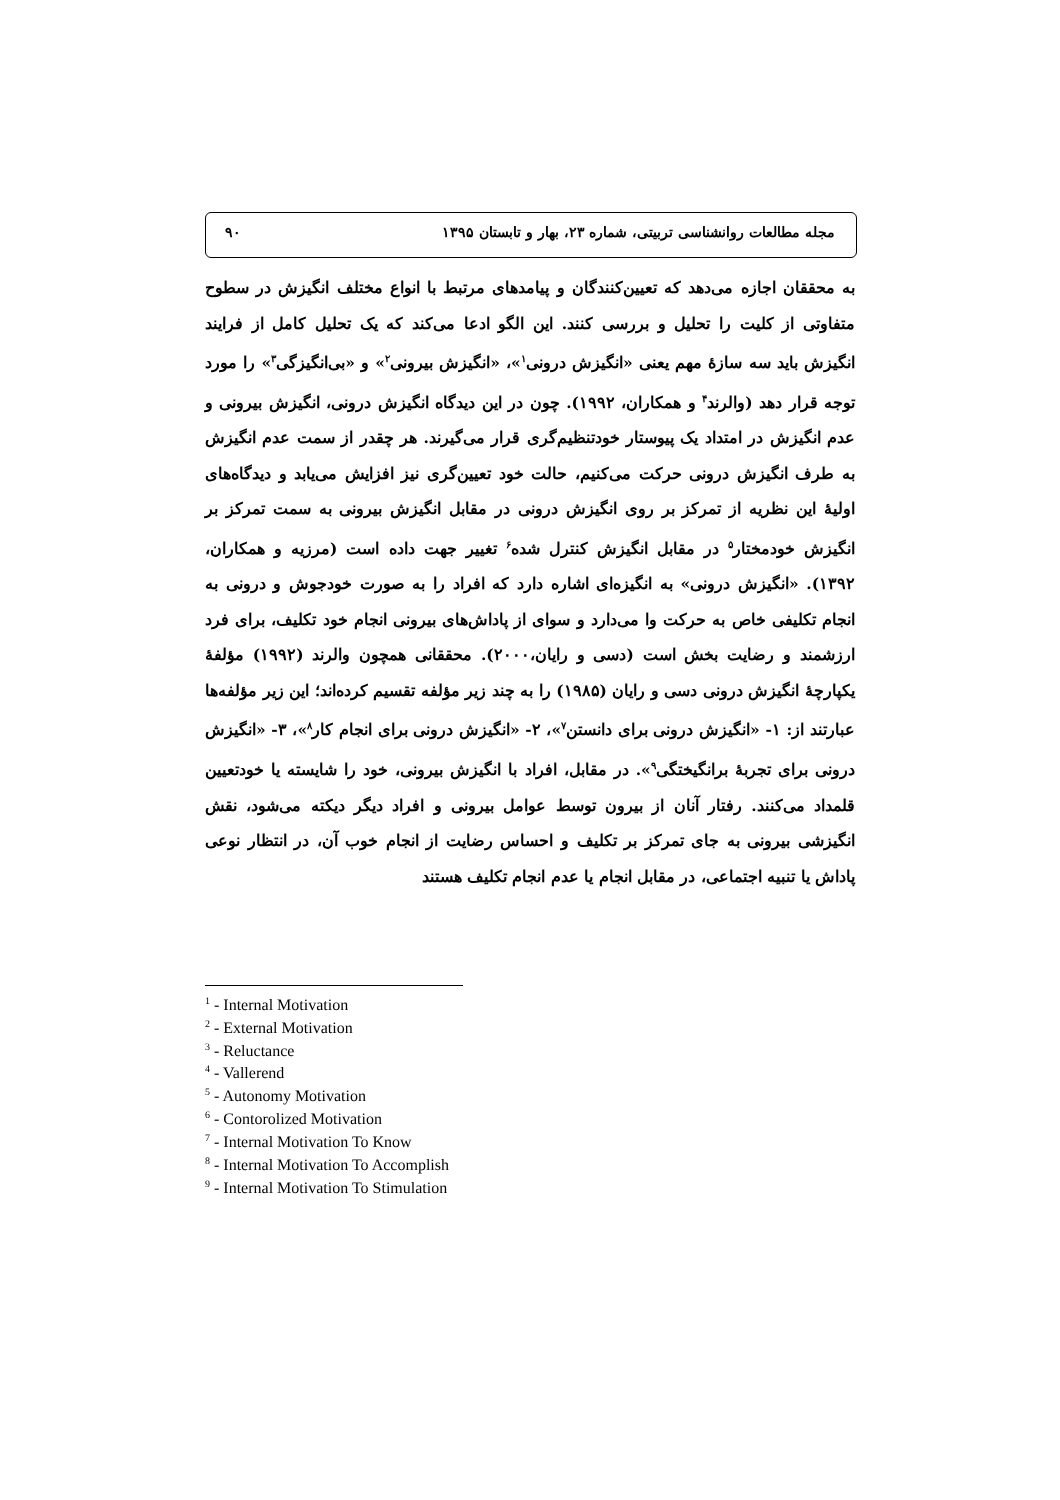مجله مطالعات روانشناسی تربیتی، شماره ۲۳، بهار و تابستان ۱۳۹۵ ۹۰
به محققان اجازه می‌دهد که تعیین‌کنندگان و پیامدهای مرتبط با انواع مختلف انگیزش در سطوح متفاوتی از کلیت را تحلیل و بررسی کنند. این الگو ادعا می‌کند که یک تحلیل کامل از فرایند انگیزش باید سه سازهٔ مهم یعنی «انگیزش درونی<sup>۱</sup>»، «انگیزش بیرونی<sup>۲</sup>» و «بی‌انگیزگی<sup>۳</sup>» را مورد توجه قرار دهد (والرند<sup>۴</sup> و همکاران، ۱۹۹۲). چون در این دیدگاه انگیزش درونی، انگیزش بیرونی و عدم انگیزش در امتداد یک پیوستار خودتنظیم‌گری قرار می‌گیرند. هر چقدر از سمت عدم انگیزش به طرف انگیزش درونی حرکت می‌کنیم، حالت خود تعیین‌گری نیز افزایش می‌یابد و دیدگاه‌های اولیهٔ این نظریه از تمرکز بر روی انگیزش درونی در مقابل انگیزش بیرونی به سمت تمرکز بر انگیزش خودمختار<sup>۵</sup> در مقابل انگیزش کنترل شده<sup>۶</sup> تغییر جهت داده است (مرزیه و همکاران، ۱۳۹۲). «انگیزش درونی» به انگیزه‌ای اشاره دارد که افراد را به صورت خودجوش و درونی به انجام تکلیفی خاص به حرکت وا می‌دارد و سوای از پاداش‌های بیرونی انجام خود تکلیف، برای فرد ارزشمند و رضایت بخش است (دسی و رایان،۲۰۰۰). محققانی همچون والرند (۱۹۹۲) مؤلفهٔ یکپارچهٔ انگیزش درونی دسی و رایان (۱۹۸۵) را به چند زیر مؤلفه تقسیم کرده‌اند؛ این زیر مؤلفه‌ها عبارتند از: ۱- «انگیزش درونی برای دانستن<sup>۷</sup>»، ۲- «انگیزش درونی برای انجام کار<sup>۸</sup>»، ۳- «انگیزش درونی برای تجربهٔ برانگیختگی<sup>۹</sup>». در مقابل، افراد با انگیزش بیرونی، خود را شایسته یا خودتعیین قلمداد می‌کنند. رفتار آنان از بیرون توسط عوامل بیرونی و افراد دیگر دیکته می‌شود، نقش انگیزشی بیرونی به جای تمرکز بر تکلیف و احساس رضایت از انجام خوب آن، در انتظار نوعی پاداش یا تنبیه اجتماعی، در مقابل انجام یا عدم انجام تکلیف هستند
<sup>1</sup> - Internal Motivation
<sup>2</sup> - External Motivation
<sup>3</sup> - Reluctance
<sup>4</sup> - Vallerend
<sup>5</sup> - Autonomy Motivation
<sup>6</sup> - Contorolized Motivation
<sup>7</sup> - Internal Motivation To Know
<sup>8</sup> - Internal Motivation To Accomplish
<sup>9</sup> - Internal Motivation To Stimulation